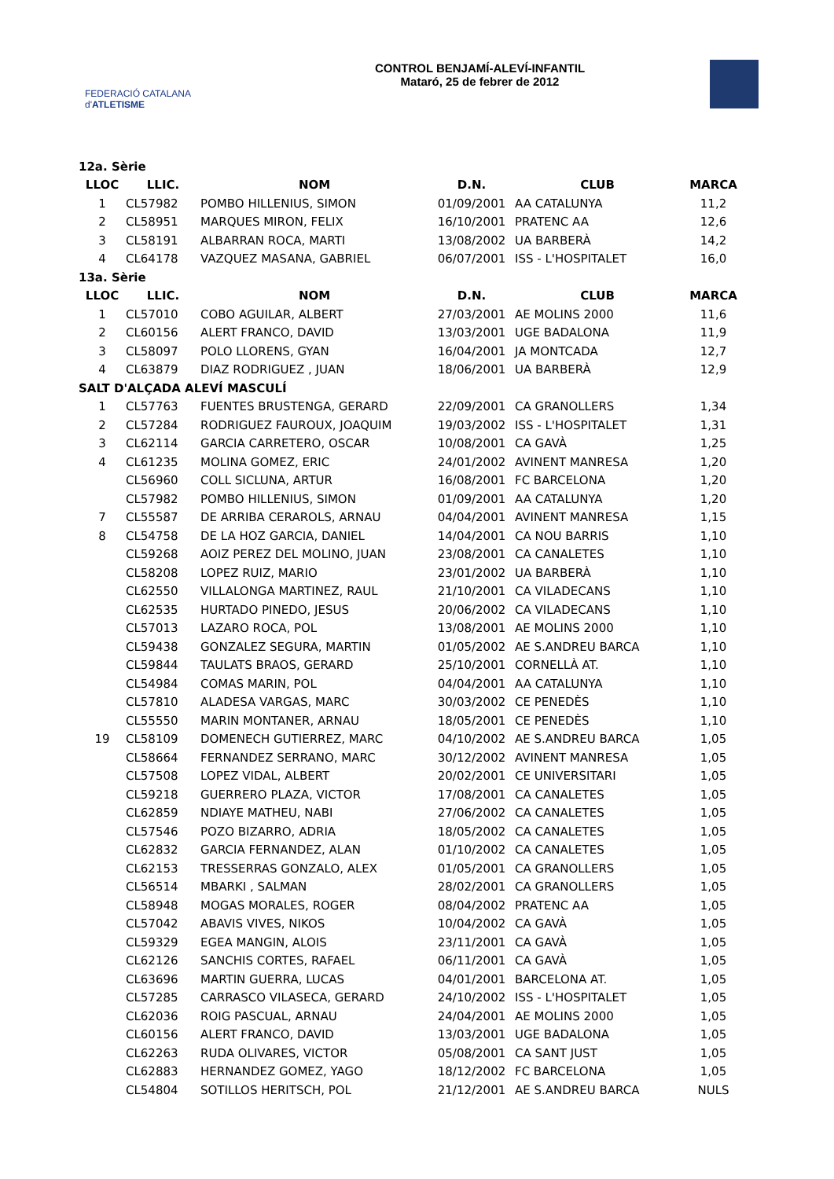FEDERACIÓ CATALANA d'ATLETISME
CONTROL BENJAMÍ-ALEVÍ-INFANTIL
Mataró, 25 de febrer de 2012
| 12a. Sèrie | | | | | |
| LLOC | LLIC. | NOM | D.N. | CLUB | MARCA |
| 1 | CL57982 | POMBO HILLENIUS, SIMON | 01/09/2001 | AA CATALUNYA | 11,2 |
| 2 | CL58951 | MARQUES MIRON, FELIX | 16/10/2001 | PRATENC AA | 12,6 |
| 3 | CL58191 | ALBARRAN ROCA, MARTI | 13/08/2002 | UA BARBERÀ | 14,2 |
| 4 | CL64178 | VAZQUEZ MASANA, GABRIEL | 06/07/2001 | ISS - L'HOSPITALET | 16,0 |
| 13a. Sèrie | | | | | |
| LLOC | LLIC. | NOM | D.N. | CLUB | MARCA |
| 1 | CL57010 | COBO AGUILAR, ALBERT | 27/03/2001 | AE MOLINS 2000 | 11,6 |
| 2 | CL60156 | ALERT FRANCO, DAVID | 13/03/2001 | UGE BADALONA | 11,9 |
| 3 | CL58097 | POLO LLORENS, GYAN | 16/04/2001 | JA MONTCADA | 12,7 |
| 4 | CL63879 | DIAZ RODRIGUEZ , JUAN | 18/06/2001 | UA BARBERÀ | 12,9 |
| SALT D'ALÇADA ALEVÍ MASCULÍ | | | | | |
| 1 | CL57763 | FUENTES BRUSTENGA, GERARD | 22/09/2001 | CA GRANOLLERS | 1,34 |
| 2 | CL57284 | RODRIGUEZ FAUROUX, JOAQUIM | 19/03/2002 | ISS - L'HOSPITALET | 1,31 |
| 3 | CL62114 | GARCIA CARRETERO, OSCAR | 10/08/2001 | CA GAVÀ | 1,25 |
| 4 | CL61235 | MOLINA GOMEZ, ERIC | 24/01/2002 | AVINENT MANRESA | 1,20 |
| | CL56960 | COLL SICLUNA, ARTUR | 16/08/2001 | FC BARCELONA | 1,20 |
| | CL57982 | POMBO HILLENIUS, SIMON | 01/09/2001 | AA CATALUNYA | 1,20 |
| 7 | CL55587 | DE ARRIBA CERAROLS, ARNAU | 04/04/2001 | AVINENT MANRESA | 1,15 |
| 8 | CL54758 | DE LA HOZ GARCIA, DANIEL | 14/04/2001 | CA NOU BARRIS | 1,10 |
| | CL59268 | AOIZ PEREZ DEL MOLINO, JUAN | 23/08/2001 | CA CANALETES | 1,10 |
| | CL58208 | LOPEZ RUIZ, MARIO | 23/01/2002 | UA BARBERÀ | 1,10 |
| | CL62550 | VILLALONGA MARTINEZ, RAUL | 21/10/2001 | CA VILADECANS | 1,10 |
| | CL62535 | HURTADO PINEDO, JESUS | 20/06/2002 | CA VILADECANS | 1,10 |
| | CL57013 | LAZARO ROCA, POL | 13/08/2001 | AE MOLINS 2000 | 1,10 |
| | CL59438 | GONZALEZ SEGURA, MARTIN | 01/05/2002 | AE S.ANDREU BARCA | 1,10 |
| | CL59844 | TAULATS BRAOS, GERARD | 25/10/2001 | CORNELLÀ AT. | 1,10 |
| | CL54984 | COMAS MARIN, POL | 04/04/2001 | AA CATALUNYA | 1,10 |
| | CL57810 | ALADESA VARGAS, MARC | 30/03/2002 | CE PENEDÈS | 1,10 |
| | CL55550 | MARIN MONTANER, ARNAU | 18/05/2001 | CE PENEDÈS | 1,10 |
| 19 | CL58109 | DOMENECH GUTIERREZ, MARC | 04/10/2002 | AE S.ANDREU BARCA | 1,05 |
| | CL58664 | FERNANDEZ SERRANO, MARC | 30/12/2002 | AVINENT MANRESA | 1,05 |
| | CL57508 | LOPEZ VIDAL, ALBERT | 20/02/2001 | CE UNIVERSITARI | 1,05 |
| | CL59218 | GUERRERO PLAZA, VICTOR | 17/08/2001 | CA CANALETES | 1,05 |
| | CL62859 | NDIAYE MATHEU, NABI | 27/06/2002 | CA CANALETES | 1,05 |
| | CL57546 | POZO BIZARRO, ADRIA | 18/05/2002 | CA CANALETES | 1,05 |
| | CL62832 | GARCIA FERNANDEZ, ALAN | 01/10/2002 | CA CANALETES | 1,05 |
| | CL62153 | TRESSERRAS GONZALO, ALEX | 01/05/2001 | CA GRANOLLERS | 1,05 |
| | CL56514 | MBARKI , SALMAN | 28/02/2001 | CA GRANOLLERS | 1,05 |
| | CL58948 | MOGAS MORALES, ROGER | 08/04/2002 | PRATENC AA | 1,05 |
| | CL57042 | ABAVIS VIVES, NIKOS | 10/04/2002 | CA GAVÀ | 1,05 |
| | CL59329 | EGEA MANGIN, ALOIS | 23/11/2001 | CA GAVÀ | 1,05 |
| | CL62126 | SANCHIS CORTES, RAFAEL | 06/11/2001 | CA GAVÀ | 1,05 |
| | CL63696 | MARTIN GUERRA, LUCAS | 04/01/2001 | BARCELONA AT. | 1,05 |
| | CL57285 | CARRASCO VILASECA, GERARD | 24/10/2002 | ISS - L'HOSPITALET | 1,05 |
| | CL62036 | ROIG PASCUAL, ARNAU | 24/04/2001 | AE MOLINS 2000 | 1,05 |
| | CL60156 | ALERT FRANCO, DAVID | 13/03/2001 | UGE BADALONA | 1,05 |
| | CL62263 | RUDA OLIVARES, VICTOR | 05/08/2001 | CA SANT JUST | 1,05 |
| | CL62883 | HERNANDEZ GOMEZ, YAGO | 18/12/2002 | FC BARCELONA | 1,05 |
| | CL54804 | SOTILLOS HERITSCH, POL | 21/12/2001 | AE S.ANDREU BARCA | NULS |